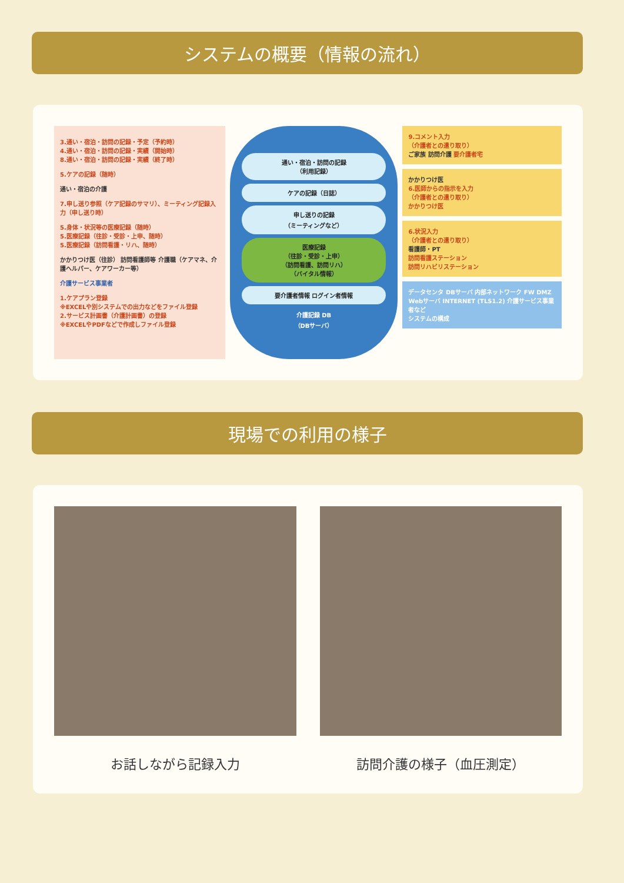システムの概要（情報の流れ）
3.通い・宿泊・訪問の記録・予定（予約時）
4.通い・宿泊・訪問の記録・実績（開始時）
8.通い・宿泊・訪問の記録・実績（終了時）
5.ケアの記録（随時）
通い・宿泊の介護
7.申し送り参照（ケア記録のサマリ）、ミーティング記録入力（申し送り時）
5.身体・状況等の医療記録（随時）
5.医療記録（往診・受診・上申、随時）
5.医療記録（訪問看護・リハ、随時）
かかりつけ医（往診） 訪問看護師等 介護職（ケアマネ、介護ヘルパー、ケアワーカー等）
介護サービス事業者
1.ケアプラン登録
※EXCELや別システムでの出力などをファイル登録
2.サービス計画書（介護計画書）の登録
※EXCELやPDFなどで作成しファイル登録
通い・宿泊・訪問の記録
（利用記録）
ケアの記録（日誌）
申し送りの記録
（ミーティングなど）
医療記録
（往診・受診・上申）
（訪問看護、訪問リハ）
（バイタル情報）
要介護者情報 ログイン者情報
介護記録 DB
（DBサーバ）
9.コメント入力
（介護者との遣り取り）
ご家族 訪問介護 要介護者宅
かかりつけ医
6.医師からの指示を入力
（介護者との遣り取り）
かかりつけ医
6.状況入力
（介護者との遣り取り）
看護師・PT
訪問看護ステーション
訪問リハビリステーション
データセンタ DBサーバ 内部ネットワーク FW DMZ Webサーバ INTERNET (TLS1.2) 介護サービス事業者など
システムの構成
現場での利用の様子
お話しながら記録入力 訪問介護の様子（血圧測定）